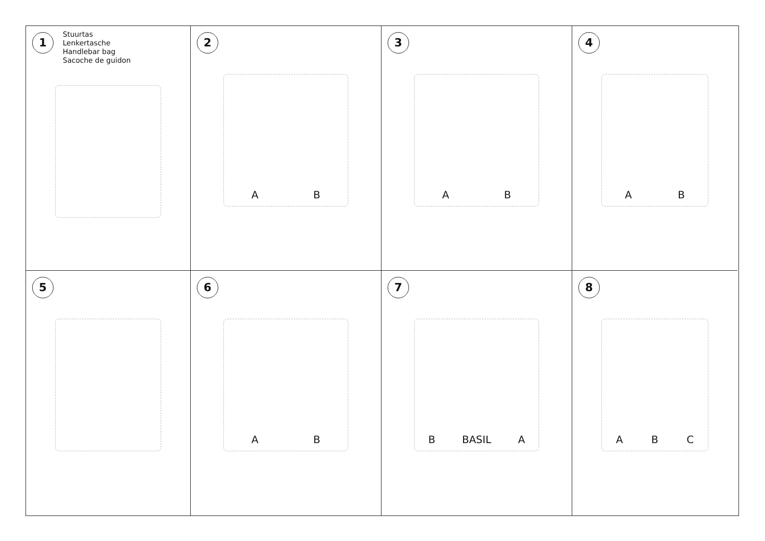1 Stuurtas
Lenkertasche
Handlebar bag
Sacoche de guidon
2
A B
3
A B
4
A B
5
6
A B
7
B BASIL A
8
A B C